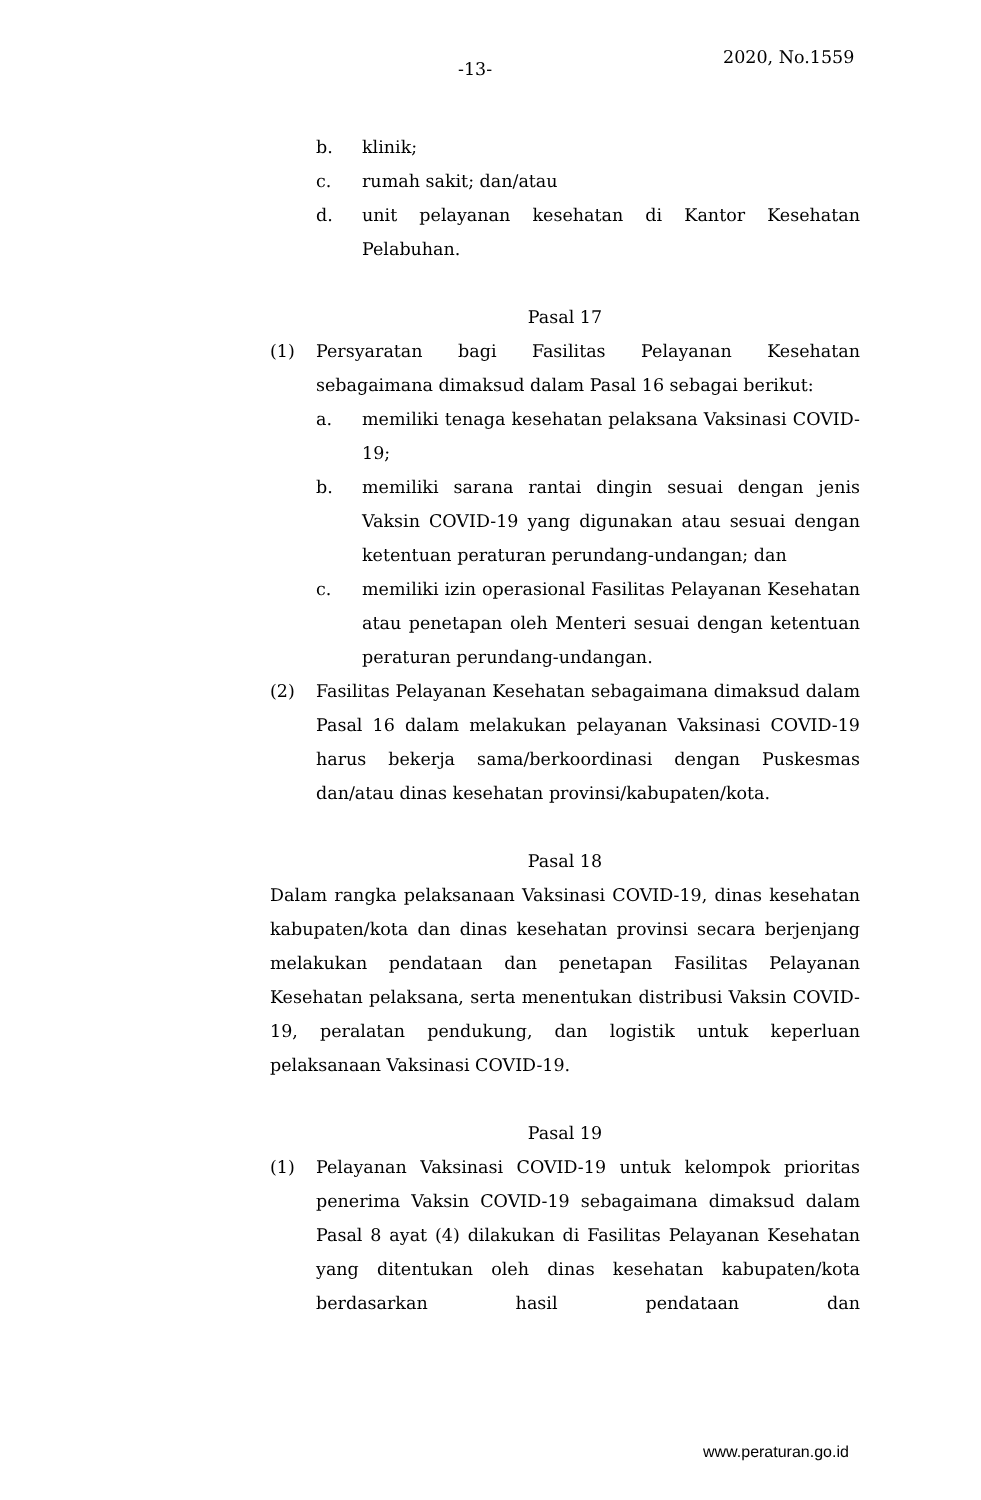-13-
2020, No.1559
b. klinik;
c. rumah sakit; dan/atau
d. unit pelayanan kesehatan di Kantor Kesehatan Pelabuhan.
Pasal 17
(1) Persyaratan bagi Fasilitas Pelayanan Kesehatan sebagaimana dimaksud dalam Pasal 16 sebagai berikut:
a. memiliki tenaga kesehatan pelaksana Vaksinasi COVID-19;
b. memiliki sarana rantai dingin sesuai dengan jenis Vaksin COVID-19 yang digunakan atau sesuai dengan ketentuan peraturan perundang-undangan; dan
c. memiliki izin operasional Fasilitas Pelayanan Kesehatan atau penetapan oleh Menteri sesuai dengan ketentuan peraturan perundang-undangan.
(2) Fasilitas Pelayanan Kesehatan sebagaimana dimaksud dalam Pasal 16 dalam melakukan pelayanan Vaksinasi COVID-19 harus bekerja sama/berkoordinasi dengan Puskesmas dan/atau dinas kesehatan provinsi/kabupaten/kota.
Pasal 18
Dalam rangka pelaksanaan Vaksinasi COVID-19, dinas kesehatan kabupaten/kota dan dinas kesehatan provinsi secara berjenjang melakukan pendataan dan penetapan Fasilitas Pelayanan Kesehatan pelaksana, serta menentukan distribusi Vaksin COVID-19, peralatan pendukung, dan logistik untuk keperluan pelaksanaan Vaksinasi COVID-19.
Pasal 19
(1) Pelayanan Vaksinasi COVID-19 untuk kelompok prioritas penerima Vaksin COVID-19 sebagaimana dimaksud dalam Pasal 8 ayat (4) dilakukan di Fasilitas Pelayanan Kesehatan yang ditentukan oleh dinas kesehatan kabupaten/kota berdasarkan hasil pendataan dan
www.peraturan.go.id